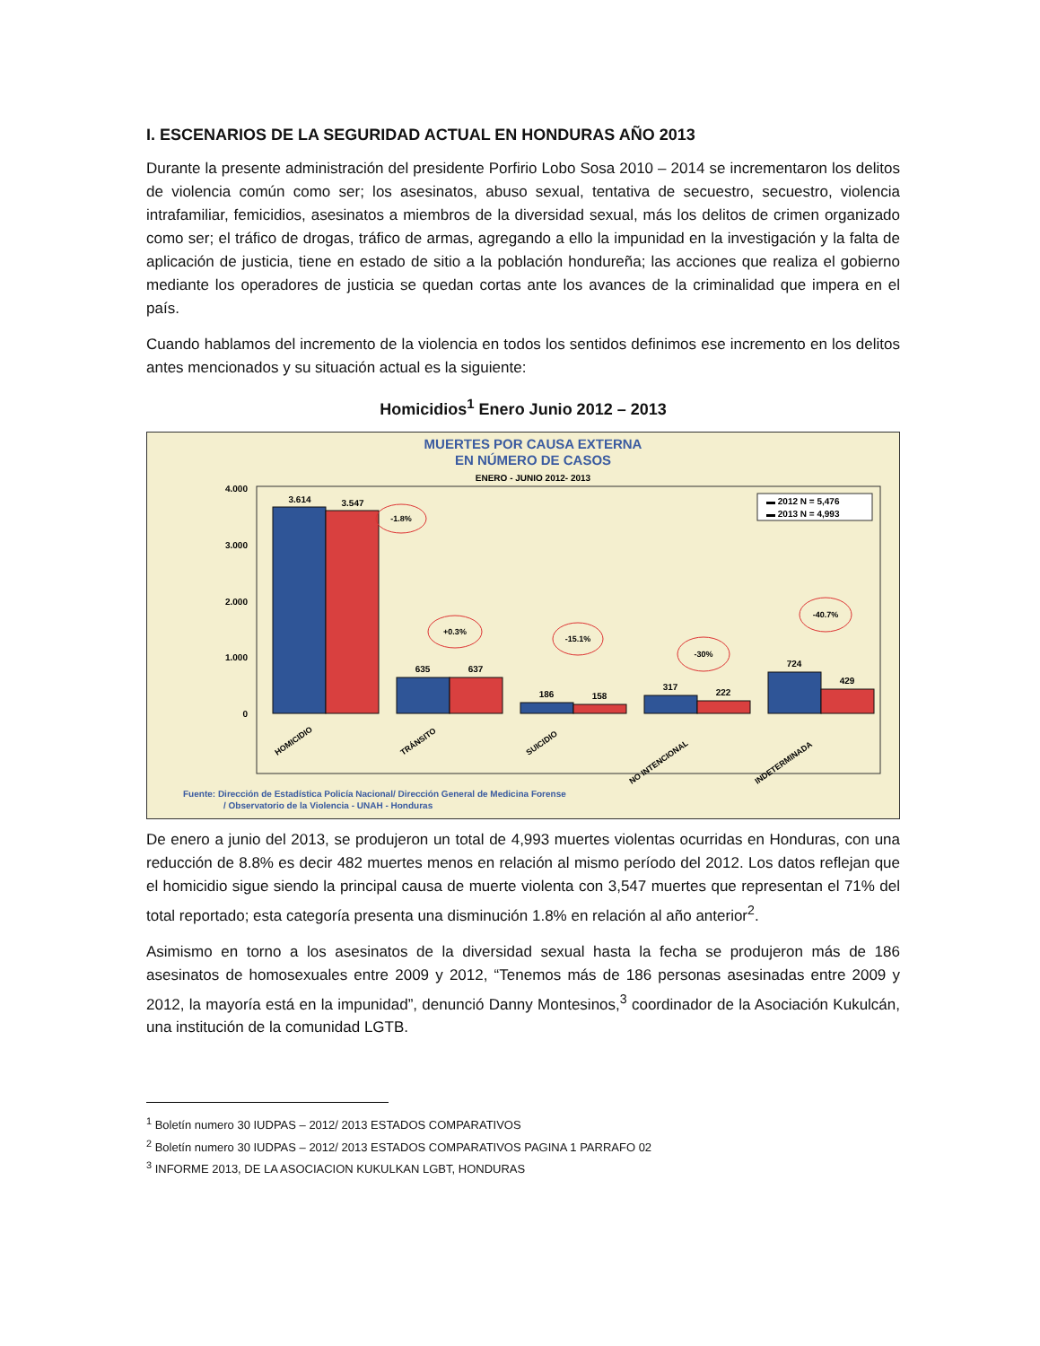I. ESCENARIOS DE LA SEGURIDAD ACTUAL EN HONDURAS AÑO 2013
Durante la presente administración del presidente Porfirio Lobo Sosa 2010 – 2014 se incrementaron los delitos de violencia común como ser; los asesinatos, abuso sexual, tentativa de secuestro, secuestro, violencia intrafamiliar, femicidios, asesinatos a miembros de la diversidad sexual, más los delitos de crimen organizado como ser; el tráfico de drogas, tráfico de armas, agregando a ello la impunidad en la investigación y la falta de aplicación de justicia, tiene en estado de sitio a la población hondureña; las acciones que realiza el gobierno mediante los operadores de justicia se quedan cortas ante los avances de la criminalidad que impera en el país.
Cuando hablamos del incremento de la violencia en todos los sentidos definimos ese incremento en los delitos antes mencionados y su situación actual es la siguiente:
Homicidios<sup>1</sup> Enero Junio 2012 – 2013
MUERTES POR CAUSA EXTERNA
EN NÚMERO DE CASOS
ENERO - JUNIO 2012- 2013
4.000
3.000
2.000
1.000
0
3.614
3.547
635
637
186
158
317
222
724
429
-1.8%
+0.3%
-15.1%
-30%
-40.7%
▬ 2012 N = 5,476
▬ 2013 N = 4,993
HOMICIDIO
TRÁNSITO
SUICIDIO
NO INTENCIONAL
INDETERMINADA
Fuente: Dirección de Estadística Policía Nacional/ Dirección General de Medicina Forense
/ Observatorio de la Violencia - UNAH - Honduras
De enero a junio del 2013, se produjeron un total de 4,993 muertes violentas ocurridas en Honduras, con una reducción de 8.8% es decir 482 muertes menos en relación al mismo período del 2012. Los datos reflejan que el homicidio sigue siendo la principal causa de muerte violenta con 3,547 muertes que representan el 71% del total reportado; esta categoría presenta una disminución 1.8% en relación al año anterior<sup>2</sup>.
Asimismo en torno a los asesinatos de la diversidad sexual hasta la fecha se produjeron más de 186 asesinatos de homosexuales entre 2009 y 2012, “Tenemos más de 186 personas asesinadas entre 2009 y 2012, la mayoría está en la impunidad”, denunció Danny Montesinos,<sup>3</sup> coordinador de la Asociación Kukulcán, una institución de la comunidad LGTB.
<sup>1</sup> Boletín numero 30 IUDPAS – 2012/ 2013 ESTADOS COMPARATIVOS
<sup>2</sup> Boletín numero 30 IUDPAS – 2012/ 2013 ESTADOS COMPARATIVOS PAGINA 1 PARRAFO 02
<sup>3</sup> INFORME 2013, DE LA ASOCIACION KUKULKAN LGBT, HONDURAS